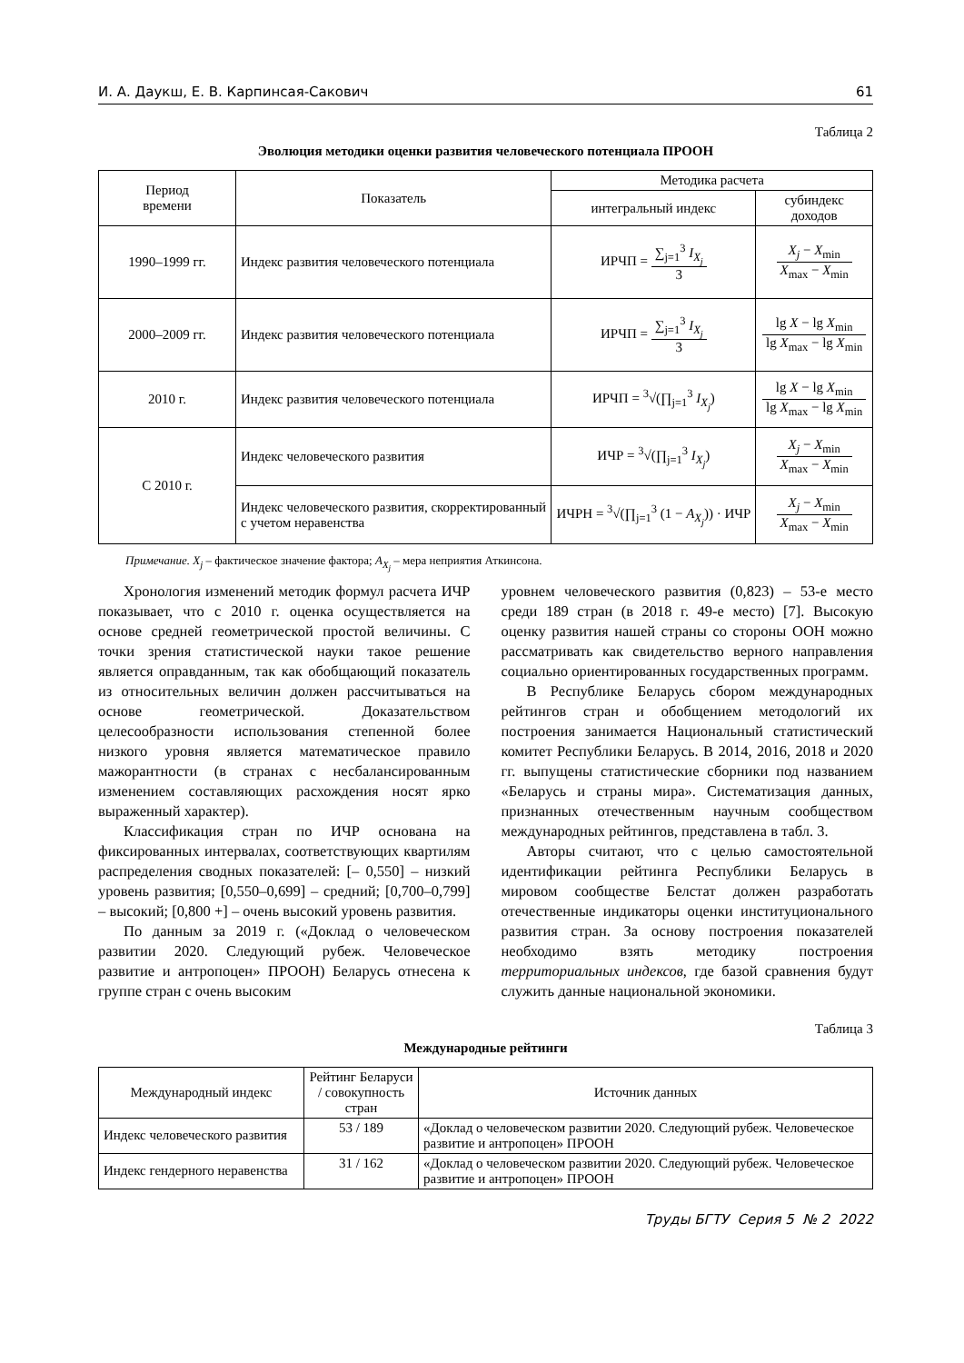И. А. Даукш, Е. В. Карпинсая-Сакович 61
Таблица 2
Эволюция методики оценки развития человеческого потенциала ПРООН
| Период времени | Показатель | Методика расчета | |
| --- | --- | --- | --- |
| | | интегральный индекс | субиндекс доходов |
| 1990–1999 гг. | Индекс развития человеческого потенциала | ИРЧП = ∑<sub>j=1</sub><sup>3</sup> I<sub>X<sub>j</sub></sub> 3 | X<sub>j</sub> − X<sub>min</sub> X<sub>max</sub> − X<sub>min</sub> |
| 2000–2009 гг. | Индекс развития человеческого потенциала | ИРЧП = ∑<sub>j=1</sub><sup>3</sup> I<sub>X<sub>j</sub></sub> 3 | lg X − lg X<sub>min</sub> lg X<sub>max</sub> − lg X<sub>min</sub> |
| 2010 г. | Индекс развития человеческого потенциала | ИРЧП = <sup>3</sup>√(∏<sub>j=1</sub><sup>3</sup> I<sub>X<sub>j</sub></sub> ) | lg X − lg X<sub>min</sub> lg X<sub>max</sub> − lg X<sub>min</sub> |
| С 2010 г. | Индекс человеческого развития | ИЧР = <sup>3</sup>√(∏<sub>j=1</sub><sup>3</sup> I<sub>X<sub>j</sub></sub> ) | X<sub>j</sub> − X<sub>min</sub> X<sub>max</sub> − X<sub>min</sub> |
| | Индекс человеческого развития, скорректированный с учетом неравенства | ИЧРН = <sup>3</sup>√(∏<sub>j=1</sub><sup>3</sup> (1 − A<sub>X<sub>j</sub></sub> )) · ИЧР | X<sub>j</sub> − X<sub>min</sub> X<sub>max</sub> − X<sub>min</sub> |
Примечание. X<sub>j</sub> – фактическое значение фактора; A<sub>X<sub>j</sub></sub> – мера неприятия Аткинсона.
Хронология изменений методик формул расчета ИЧР показывает, что с 2010 г. оценка осуществляется на основе средней геометрической простой величины. С точки зрения статистической науки такое решение является оправданным, так как обобщающий показатель из относительных величин должен рассчитываться на основе геометрической. Доказательством целесообразности использования степенной более низкого уровня является математическое правило мажорантности (в странах с несбалансированным изменением составляющих расхождения носят ярко выраженный характер).
Классификация стран по ИЧР основана на фиксированных интервалах, соответствующих квартилям распределения сводных показателей: [– 0,550] – низкий уровень развития; [0,550–0,699] – средний; [0,700–0,799] – высокий; [0,800 +] – очень высокий уровень развития.
По данным за 2019 г. («Доклад о человеческом развитии 2020. Следующий рубеж. Человеческое развитие и антропоцен» ПРООН) Беларусь отнесена к группе стран с очень высоким
уровнем человеческого развития (0,823) – 53-е место среди 189 стран (в 2018 г. 49-е место) [7]. Высокую оценку развития нашей страны со стороны ООН можно рассматривать как свидетельство верного направления социально ориентированных государственных программ.
В Республике Беларусь сбором международных рейтингов стран и обобщением методологий их построения занимается Национальный статистический комитет Республики Беларусь. В 2014, 2016, 2018 и 2020 гг. выпущены статистические сборники под названием «Беларусь и страны мира». Систематизация данных, признанных отечественным научным сообществом международных рейтингов, представлена в табл. 3.
Авторы считают, что с целью самостоятельной идентификации рейтинга Республики Беларусь в мировом сообществе Белстат должен разработать отечественные индикаторы оценки институционального развития стран. За основу построения показателей необходимо взять методику построения территориальных индексов, где базой сравнения будут служить данные национальной экономики.
Таблица 3
Международные рейтинги
| Международный индекс | Рейтинг Беларуси / совокупность стран | Источник данных |
| --- | --- | --- |
| Индекс человеческого развития | 53 / 189 | «Доклад о человеческом развитии 2020. Следующий рубеж. Человеческое развитие и антропоцен» ПРООН |
| Индекс гендерного неравенства | 31 / 162 | «Доклад о человеческом развитии 2020. Следующий рубеж. Человеческое развитие и антропоцен» ПРООН |
Труды БГТУ Серия 5 № 2 2022